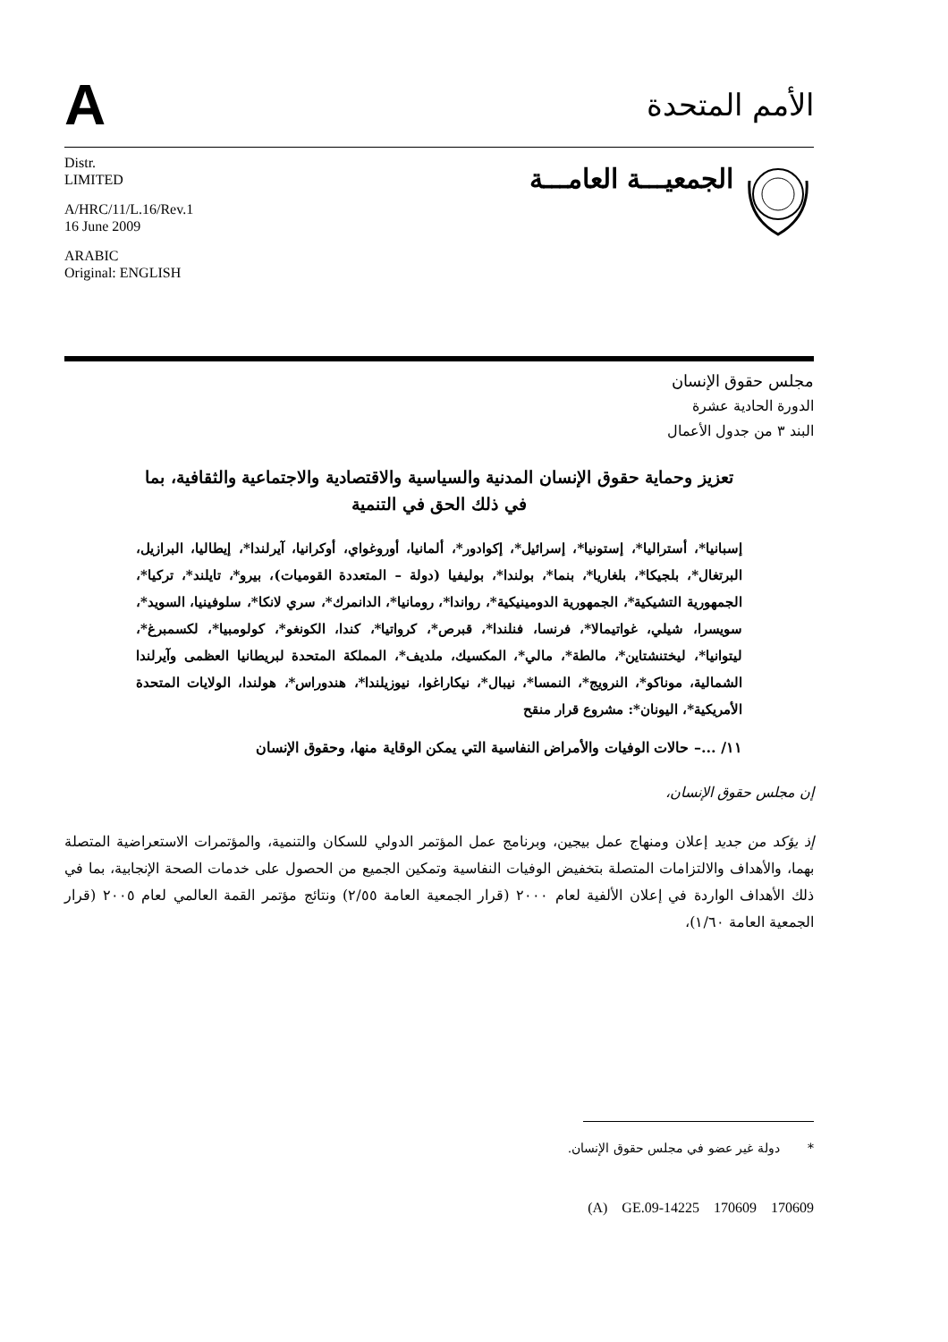A
الأمم المتحدة
Distr.
LIMITED
A/HRC/11/L.16/Rev.1
16 June 2009
ARABIC
Original: ENGLISH
الجمعيـــة العامـــة
مجلس حقوق الإنسان
الدورة الحادية عشرة
البند ٣ من جدول الأعمال
تعزيز وحماية حقوق الإنسان المدنية والسياسية والاقتصادية والاجتماعية والثقافية، بما في ذلك الحق في التنمية
إسبانيا*، أستراليا*، إستونيا*، إسرائيل*، إكوادور*، ألمانيا، أوروغواي، أوكرانيا، آيرلندا*، إيطاليا، البرازيل، البرتغال*، بلجيكا*، بلغاريا*، بنما*، بولندا*، بوليفيا (دولة – المتعددة القوميات)، بيرو*، تايلند*، تركيا*، الجمهورية التشيكية*، الجمهورية الدومينيكية*، رواندا*، رومانيا*، الدانمرك*، سري لانكا*، سلوفينيا، السويد*، سويسرا، شيلي، غواتيمالا*، فرنسا، فنلندا*، قبرص*، كرواتيا*، كندا، الكونغو*، كولومبيا*، لكسمبرغ*، ليتوانيا*، ليختنشتاين*، مالطة*، مالي*، المكسيك، ملديف*، المملكة المتحدة لبريطانيا العظمى وآيرلندا الشمالية، موناكو*، النرويج*، النمسا*، نيبال*، نيكاراغوا، نيوزيلندا*، هندوراس*، هولندا، الولايات المتحدة الأمريكية*، اليونان*: مشروع قرار منقح
١١/ ...– حالات الوفيات والأمراض النفاسية التي يمكن الوقاية منها، وحقوق الإنسان
إن مجلس حقوق الإنسان،
إذ يؤكد من جديد إعلان ومنهاج عمل بيجين، وبرنامج عمل المؤتمر الدولي للسكان والتنمية، والمؤتمرات الاستعراضية المتصلة بهما، والأهداف والالتزامات المتصلة بتخفيض الوفيات النفاسية وتمكين الجميع من الحصول على خدمات الصحة الإنجابية، بما في ذلك الأهداف الواردة في إعلان الألفية لعام ٢٠٠٠ (قرار الجمعية العامة ٢/٥٥) ونتائج مؤتمر القمة العالمي لعام ٢٠٠٥ (قرار الجمعية العامة ١/٦٠)،
* دولة غير عضو في مجلس حقوق الإنسان.
(A) GE.09-14225 170609 170609